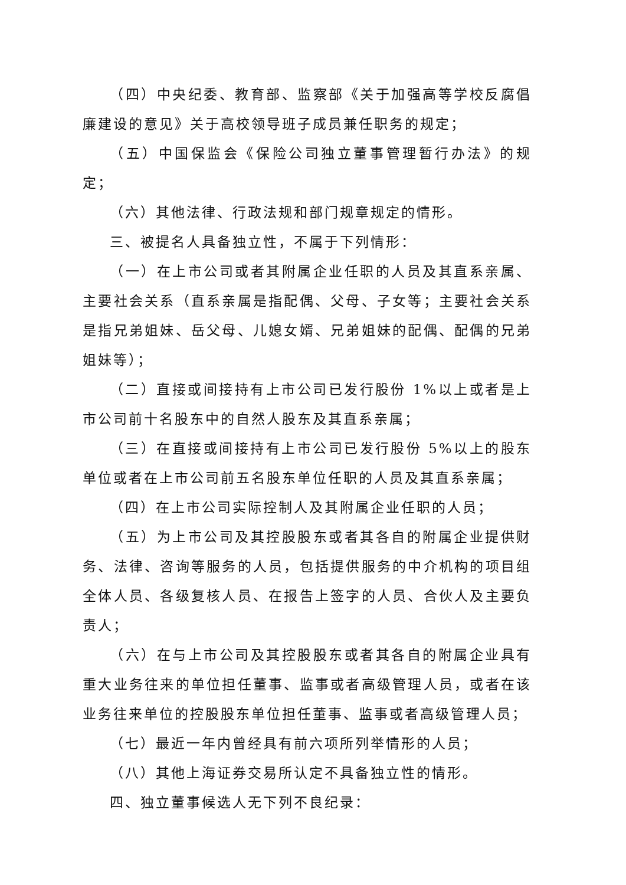（四）中央纪委、教育部、监察部《关于加强高等学校反腐倡廉建设的意见》关于高校领导班子成员兼任职务的规定；
（五）中国保监会《保险公司独立董事管理暂行办法》的规定；
（六）其他法律、行政法规和部门规章规定的情形。
三、被提名人具备独立性，不属于下列情形：
（一）在上市公司或者其附属企业任职的人员及其直系亲属、主要社会关系（直系亲属是指配偶、父母、子女等；主要社会关系是指兄弟姐妹、岳父母、儿媳女婿、兄弟姐妹的配偶、配偶的兄弟姐妹等）；
（二）直接或间接持有上市公司已发行股份 1%以上或者是上市公司前十名股东中的自然人股东及其直系亲属；
（三）在直接或间接持有上市公司已发行股份 5%以上的股东单位或者在上市公司前五名股东单位任职的人员及其直系亲属；
（四）在上市公司实际控制人及其附属企业任职的人员；
（五）为上市公司及其控股股东或者其各自的附属企业提供财务、法律、咨询等服务的人员，包括提供服务的中介机构的项目组全体人员、各级复核人员、在报告上签字的人员、合伙人及主要负责人；
（六）在与上市公司及其控股股东或者其各自的附属企业具有重大业务往来的单位担任董事、监事或者高级管理人员，或者在该业务往来单位的控股股东单位担任董事、监事或者高级管理人员；
（七）最近一年内曾经具有前六项所列举情形的人员；
（八）其他上海证券交易所认定不具备独立性的情形。
四、独立董事候选人无下列不良纪录：